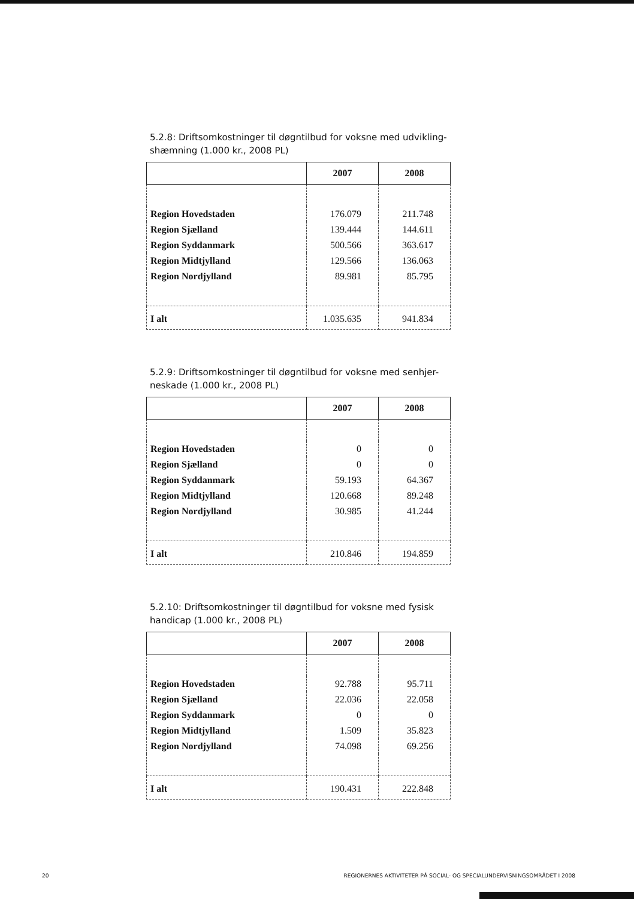5.2.8: Driftsomkostninger til døgntilbud for voksne med udvikling-shæmning (1.000 kr., 2008 PL)
| | 2007 | 2008 |
| --- | --- | --- |
| Region Hovedstaden | 176.079 | 211.748 |
| Region Sjælland | 139.444 | 144.611 |
| Region Syddanmark | 500.566 | 363.617 |
| Region Midtjylland | 129.566 | 136.063 |
| Region Nordjylland | 89.981 | 85.795 |
| I alt | 1.035.635 | 941.834 |
5.2.9: Driftsomkostninger til døgntilbud for voksne med senhjer-neskade (1.000 kr., 2008 PL)
| | 2007 | 2008 |
| --- | --- | --- |
| Region Hovedstaden | 0 | 0 |
| Region Sjælland | 0 | 0 |
| Region Syddanmark | 59.193 | 64.367 |
| Region Midtjylland | 120.668 | 89.248 |
| Region Nordjylland | 30.985 | 41.244 |
| I alt | 210.846 | 194.859 |
5.2.10: Driftsomkostninger til døgntilbud for voksne med fysisk handicap (1.000 kr., 2008 PL)
| | 2007 | 2008 |
| --- | --- | --- |
| Region Hovedstaden | 92.788 | 95.711 |
| Region Sjælland | 22.036 | 22.058 |
| Region Syddanmark | 0 | 0 |
| Region Midtjylland | 1.509 | 35.823 |
| Region Nordjylland | 74.098 | 69.256 |
| I alt | 190.431 | 222.848 |
20 REGIONERNES AKTIVITETER PÅ SOCIAL- OG SPECIALUNDERVISNINGSOMRÅDET I 2008